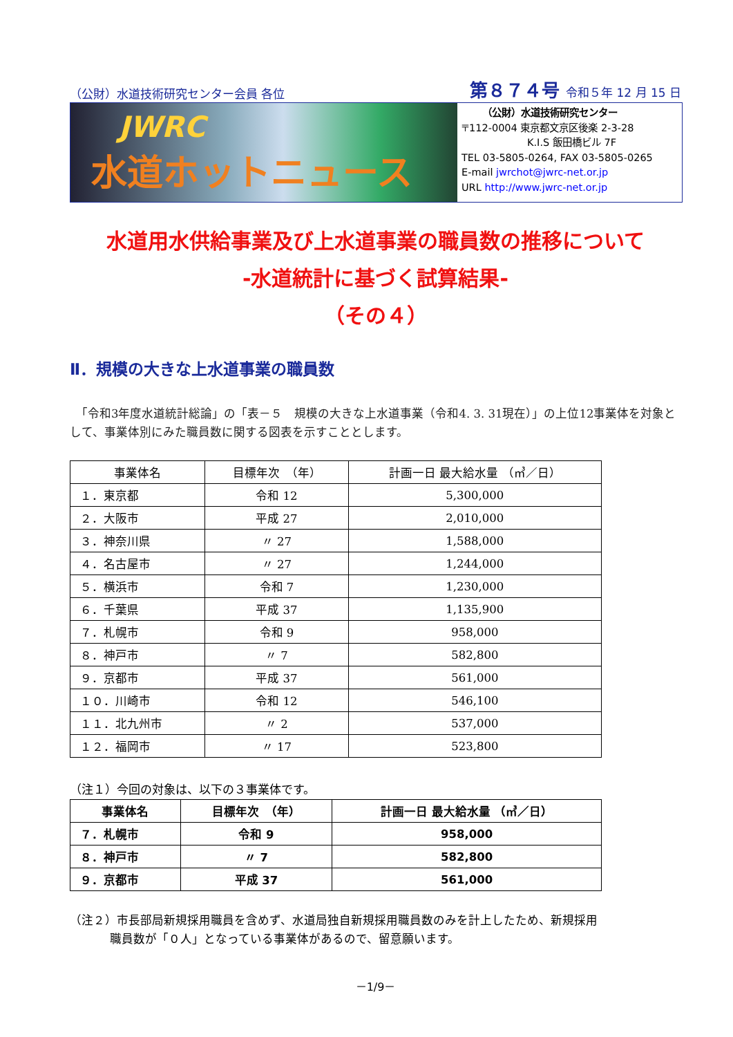（公財）水道技術研究センター会員 各位 第８７４号 令和５年 12 月 15 日
JWRC
水道ホットニュース
（公財）水道技術研究センター
〒112-0004 東京都文京区後楽 2-3-28
K.I.S 飯田橋ビル 7F
TEL 03-5805-0264, FAX 03-5805-0265
E-mail jwrchot@jwrc-net.or.jp
URL http://www.jwrc-net.or.jp
水道用水供給事業及び上水道事業の職員数の推移について
-水道統計に基づく試算結果-
（その４）
Ⅱ．規模の大きな上水道事業の職員数
　「令和3年度水道統計総論」の「表－５　規模の大きな上水道事業（令和4. 3. 31現在）」の上位12事業体を対象として、事業体別にみた職員数に関する図表を示すこととします。
| 事業体名 | 目標年次 （年） | 計画一日 最大給水量 （㎥／日） |
| --- | --- | --- |
| １．東京都 | 令和 12 | 5,300,000 |
| ２．大阪市 | 平成 27 | 2,010,000 |
| ３．神奈川県 | 〃 27 | 1,588,000 |
| ４．名古屋市 | 〃 27 | 1,244,000 |
| ５．横浜市 | 令和 7 | 1,230,000 |
| ６．千葉県 | 平成 37 | 1,135,900 |
| ７．札幌市 | 令和 9 | 958,000 |
| ８．神戸市 | 〃 7 | 582,800 |
| ９．京都市 | 平成 37 | 561,000 |
| １０．川崎市 | 令和 12 | 546,100 |
| １１．北九州市 | 〃 2 | 537,000 |
| １２．福岡市 | 〃 17 | 523,800 |
（注１）今回の対象は、以下の３事業体です。
| 事業体名 | 目標年次 （年） | 計画一日 最大給水量 （㎥／日） |
| --- | --- | --- |
| ７．札幌市 | 令和 9 | 958,000 |
| ８．神戸市 | 〃 7 | 582,800 |
| ９．京都市 | 平成 37 | 561,000 |
（注２）市長部局新規採用職員を含めず、水道局独自新規採用職員数のみを計上したため、新規採用
職員数が「０人」となっている事業体があるので、留意願います。
－1/9－